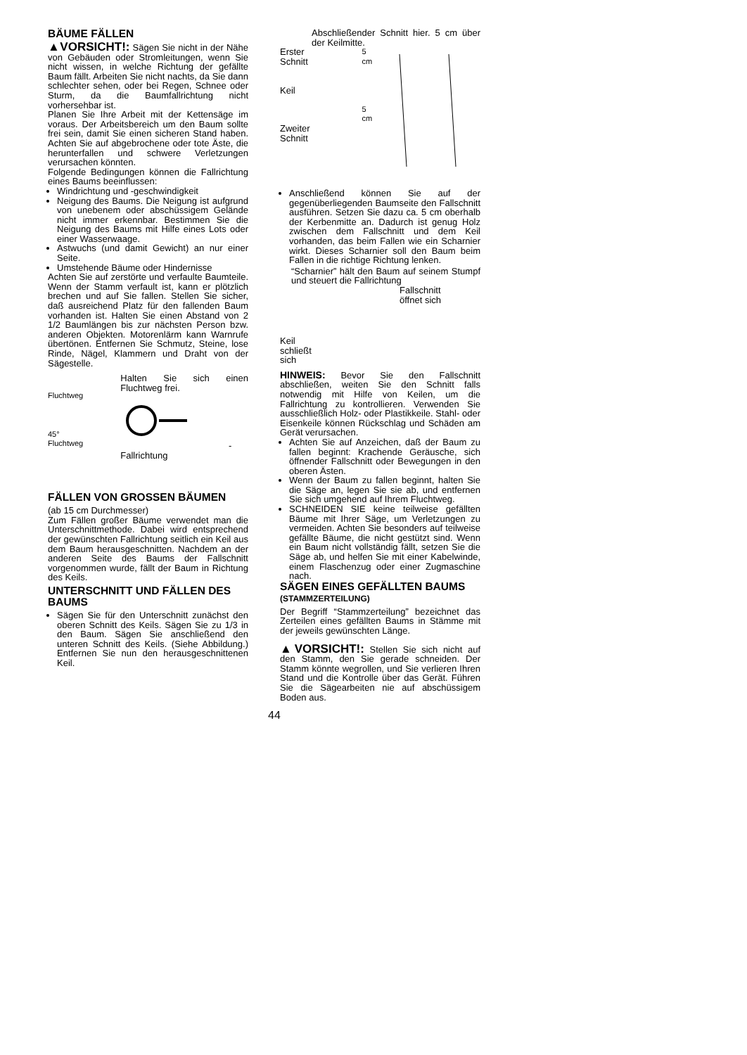BÄUME FÄLLEN
▲VORSICHT!: Sägen Sie nicht in der Nähe von Gebäuden oder Stromleitungen, wenn Sie nicht wissen, in welche Richtung der gefällte Baum fällt. Arbeiten Sie nicht nachts, da Sie dann schlechter sehen, oder bei Regen, Schnee oder Sturm, da die Baumfallrichtung nicht vorhersehbar ist.
Planen Sie Ihre Arbeit mit der Kettensäge im voraus. Der Arbeitsbereich um den Baum sollte frei sein, damit Sie einen sicheren Stand haben. Achten Sie auf abgebrochene oder tote Äste, die herunterfallen und schwere Verletzungen verursachen könnten.
Folgende Bedingungen können die Fallrichtung eines Baums beeinflussen:
Windrichtung und -geschwindigkeit
Neigung des Baums. Die Neigung ist aufgrund von unebenem oder abschüssigem Gelände nicht immer erkennbar. Bestimmen Sie die Neigung des Baums mit Hilfe eines Lots oder einer Wasserwaage.
Astwuchs (und damit Gewicht) an nur einer Seite.
Umstehende Bäume oder Hindernisse
Achten Sie auf zerstörte und verfaulte Baumteile. Wenn der Stamm verfault ist, kann er plötzlich brechen und auf Sie fallen. Stellen Sie sicher, daß ausreichend Platz für den fallenden Baum vorhanden ist. Halten Sie einen Abstand von 2 1/2 Baumlängen bis zur nächsten Person bzw. anderen Objekten. Motorenlärm kann Warnrufe übertönen. Entfernen Sie Schmutz, Steine, lose Rinde, Nägel, Klammern und Draht von der Sägestelle.
Fluchtweg
45°
Fluchtweg
Halten Sie sich einen Fluchtweg frei.
- Fallrichtung
FÄLLEN VON GROSSEN BÄUMEN
(ab 15 cm Durchmesser)
Zum Fällen großer Bäume verwendet man die Unterschnittmethode. Dabei wird entsprechend der gewünschten Fallrichtung seitlich ein Keil aus dem Baum herausgeschnitten. Nachdem an der anderen Seite des Baums der Fallschnitt vorgenommen wurde, fällt der Baum in Richtung des Keils.
UNTERSCHNITT UND FÄLLEN DES BAUMS
Sägen Sie für den Unterschnitt zunächst den oberen Schnitt des Keils. Sägen Sie zu 1/3 in den Baum. Sägen Sie anschließend den unteren Schnitt des Keils. (Siehe Abbildung.) Entfernen Sie nun den herausgeschnittenen Keil.
Abschließender Schnitt hier. 5 cm über der Keilmitte.
Erster
Schnitt
Keil
Zweiter
Schnitt
5 cm
5 cm
Anschließend können Sie auf der gegenüberliegenden Baumseite den Fallschnitt ausführen. Setzen Sie dazu ca. 5 cm oberhalb der Kerbenmitte an. Dadurch ist genug Holz zwischen dem Fallschnitt und dem Keil vorhanden, das beim Fallen wie ein Scharnier wirkt. Dieses Scharnier soll den Baum beim Fallen in die richtige Richtung lenken.
“Scharnier” hält den Baum auf seinem Stumpf und steuert die Fallrichtung
Fallschnitt
öffnet sich
Keil
schließt
sich
HINWEIS: Bevor Sie den Fallschnitt abschließen, weiten Sie den Schnitt falls notwendig mit Hilfe von Keilen, um die Fallrichtung zu kontrollieren. Verwenden Sie ausschließlich Holz- oder Plastikkeile. Stahl- oder Eisenkeile können Rückschlag und Schäden am Gerät verursachen.
Achten Sie auf Anzeichen, daß der Baum zu fallen beginnt: Krachende Geräusche, sich öffnender Fallschnitt oder Bewegungen in den oberen Ästen.
Wenn der Baum zu fallen beginnt, halten Sie die Säge an, legen Sie sie ab, und entfernen Sie sich umgehend auf Ihrem Fluchtweg.
SCHNEIDEN SIE keine teilweise gefällten Bäume mit Ihrer Säge, um Verletzungen zu vermeiden. Achten Sie besonders auf teilweise gefällte Bäume, die nicht gestützt sind. Wenn ein Baum nicht vollständig fällt, setzen Sie die Säge ab, und helfen Sie mit einer Kabelwinde, einem Flaschenzug oder einer Zugmaschine nach.
SÄGEN EINES GEFÄLLTEN BAUMS (STAMMZERTEILUNG)
Der Begriff “Stammzerteilung” bezeichnet das Zerteilen eines gefällten Baums in Stämme mit der jeweils gewünschten Länge.
▲VORSICHT!: Stellen Sie sich nicht auf den Stamm, den Sie gerade schneiden. Der Stamm könnte wegrollen, und Sie verlieren Ihren Stand und die Kontrolle über das Gerät. Führen Sie die Sägearbeiten nie auf abschüssigem Boden aus.
44